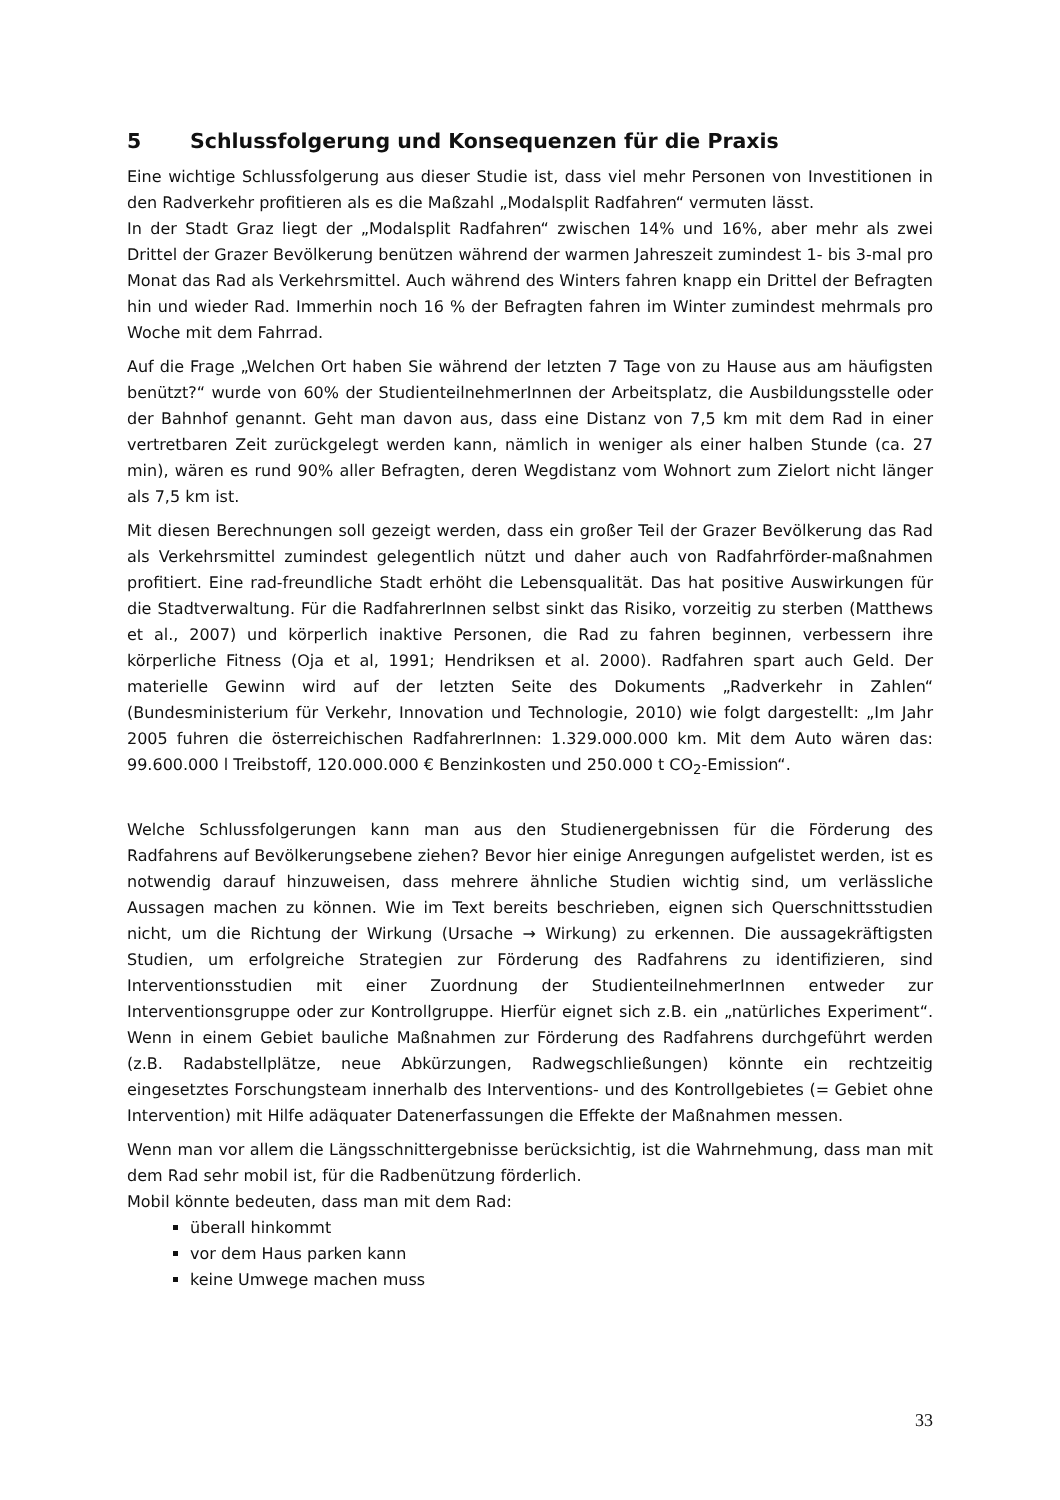5 Schlussfolgerung und Konsequenzen für die Praxis
Eine wichtige Schlussfolgerung aus dieser Studie ist, dass viel mehr Personen von Investitionen in den Radverkehr profitieren als es die Maßzahl „Modalsplit Radfahren“ vermuten lässt.
In der Stadt Graz liegt der „Modalsplit Radfahren“ zwischen 14% und 16%, aber mehr als zwei Drittel der Grazer Bevölkerung benützen während der warmen Jahreszeit zumindest 1- bis 3-mal pro Monat das Rad als Verkehrsmittel. Auch während des Winters fahren knapp ein Drittel der Befragten hin und wieder Rad. Immerhin noch 16 % der Befragten fahren im Winter zumindest mehrmals pro Woche mit dem Fahrrad.
Auf die Frage „Welchen Ort haben Sie während der letzten 7 Tage von zu Hause aus am häufigsten benützt?“ wurde von 60% der StudienteilnehmerInnen der Arbeitsplatz, die Ausbildungsstelle oder der Bahnhof genannt. Geht man davon aus, dass eine Distanz von 7,5 km mit dem Rad in einer vertretbaren Zeit zurückgelegt werden kann, nämlich in weniger als einer halben Stunde (ca. 27 min), wären es rund 90% aller Befragten, deren Wegdistanz vom Wohnort zum Zielort nicht länger als 7,5 km ist.
Mit diesen Berechnungen soll gezeigt werden, dass ein großer Teil der Grazer Bevölkerung das Rad als Verkehrsmittel zumindest gelegentlich nützt und daher auch von Radfahrförder-maßnahmen profitiert. Eine rad-freundliche Stadt erhöht die Lebensqualität. Das hat positive Auswirkungen für die Stadtverwaltung. Für die RadfahrerInnen selbst sinkt das Risiko, vorzeitig zu sterben (Matthews et al., 2007) und körperlich inaktive Personen, die Rad zu fahren beginnen, verbessern ihre körperliche Fitness (Oja et al, 1991; Hendriksen et al. 2000). Radfahren spart auch Geld. Der materielle Gewinn wird auf der letzten Seite des Dokuments „Radverkehr in Zahlen“ (Bundesministerium für Verkehr, Innovation und Technologie, 2010) wie folgt dargestellt: „Im Jahr 2005 fuhren die österreichischen RadfahrerInnen: 1.329.000.000 km. Mit dem Auto wären das: 99.600.000 l Treibstoff, 120.000.000 € Benzinkosten und 250.000 t CO<sub>2</sub>-Emission“.
Welche Schlussfolgerungen kann man aus den Studienergebnissen für die Förderung des Radfahrens auf Bevölkerungsebene ziehen? Bevor hier einige Anregungen aufgelistet werden, ist es notwendig darauf hinzuweisen, dass mehrere ähnliche Studien wichtig sind, um verlässliche Aussagen machen zu können. Wie im Text bereits beschrieben, eignen sich Querschnittsstudien nicht, um die Richtung der Wirkung (Ursache → Wirkung) zu erkennen. Die aussagekräftigsten Studien, um erfolgreiche Strategien zur Förderung des Radfahrens zu identifizieren, sind Interventionsstudien mit einer Zuordnung der StudienteilnehmerInnen entweder zur Interventionsgruppe oder zur Kontrollgruppe. Hierfür eignet sich z.B. ein „natürliches Experiment“. Wenn in einem Gebiet bauliche Maßnahmen zur Förderung des Radfahrens durchgeführt werden (z.B. Radabstellplätze, neue Abkürzungen, Radwegschließungen) könnte ein rechtzeitig eingesetztes Forschungsteam innerhalb des Interventions- und des Kontrollgebietes (= Gebiet ohne Intervention) mit Hilfe adäquater Datenerfassungen die Effekte der Maßnahmen messen.
Wenn man vor allem die Längsschnittergebnisse berücksichtig, ist die Wahrnehmung, dass man mit dem Rad sehr mobil ist, für die Radbenützung förderlich.
Mobil könnte bedeuten, dass man mit dem Rad:
überall hinkommt
vor dem Haus parken kann
keine Umwege machen muss
33